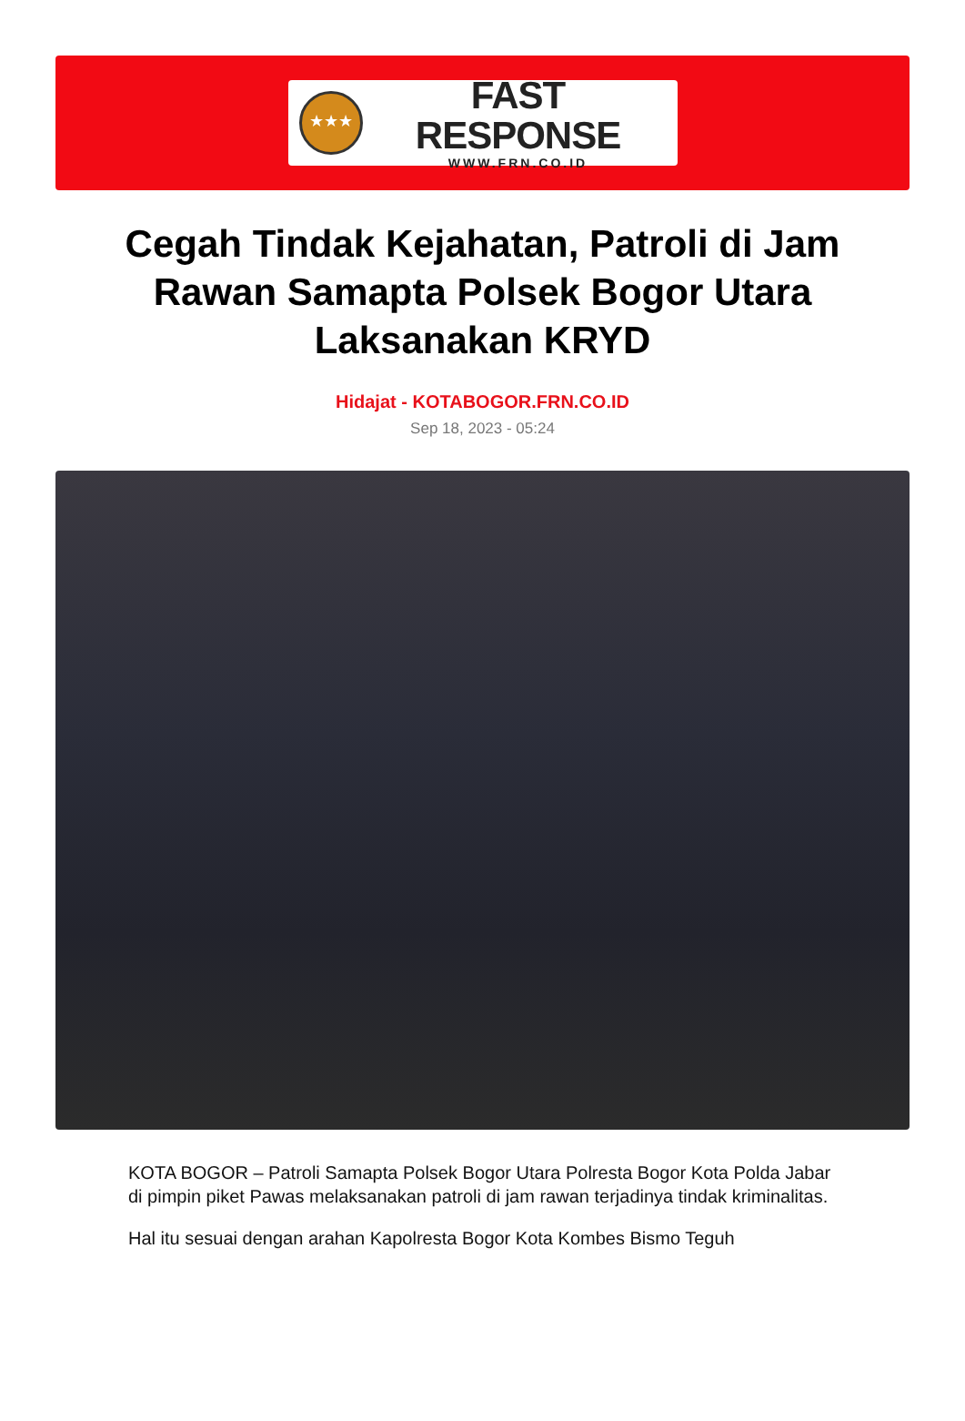★★★
FAST RESPONSE
WWW.FRN.CO.ID
Cegah Tindak Kejahatan, Patroli di Jam Rawan Samapta Polsek Bogor Utara Laksanakan KRYD
Hidajat - KOTABOGOR.FRN.CO.ID
Sep 18, 2023 - 05:24
KOTA BOGOR – Patroli Samapta Polsek Bogor Utara Polresta Bogor Kota Polda Jabar di pimpin piket Pawas melaksanakan patroli di jam rawan terjadinya tindak kriminalitas.
Hal itu sesuai dengan arahan Kapolresta Bogor Kota Kombes Bismo Teguh